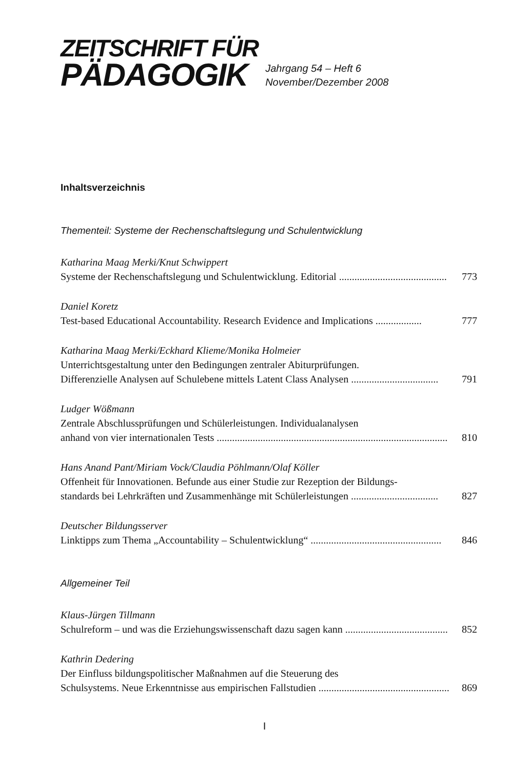ZEITSCHRIFT FÜR
PÄDAGOGIK
Jahrgang 54 – Heft 6
November/Dezember 2008
Inhaltsverzeichnis
Thementeil: Systeme der Rechenschaftslegung und Schulentwicklung
Katharina Maag Merki/Knut Schwippert
Systeme der Rechenschaftslegung und Schulentwicklung. Editorial .......................................... 773
Daniel Koretz
Test-based Educational Accountability. Research Evidence and Implications .................. 777
Katharina Maag Merki/Eckhard Klieme/Monika Holmeier
Unterrichtsgestaltung unter den Bedingungen zentraler Abiturprüfungen.
Differenzielle Analysen auf Schulebene mittels Latent Class Analysen .................................. 791
Ludger Wößmann
Zentrale Abschlussprüfungen und Schülerleistungen. Individualanalysen
anhand von vier internationalen Tests .......................................................................................... 810
Hans Anand Pant/Miriam Vock/Claudia Pöhlmann/Olaf Köller
Offenheit für Innovationen. Befunde aus einer Studie zur Rezeption der Bildungs-
standards bei Lehrkräften und Zusammenhänge mit Schülerleistungen .................................. 827
Deutscher Bildungsserver
Linktipps zum Thema „Accountability – Schulentwicklung“ ................................................... 846
Allgemeiner Teil
Klaus-Jürgen Tillmann
Schulreform – und was die Erziehungswissenschaft dazu sagen kann ........................................ 852
Kathrin Dedering
Der Einfluss bildungspolitischer Maßnahmen auf die Steuerung des
Schulsystems. Neue Erkenntnisse aus empirischen Fallstudien ....................................................... 869
I